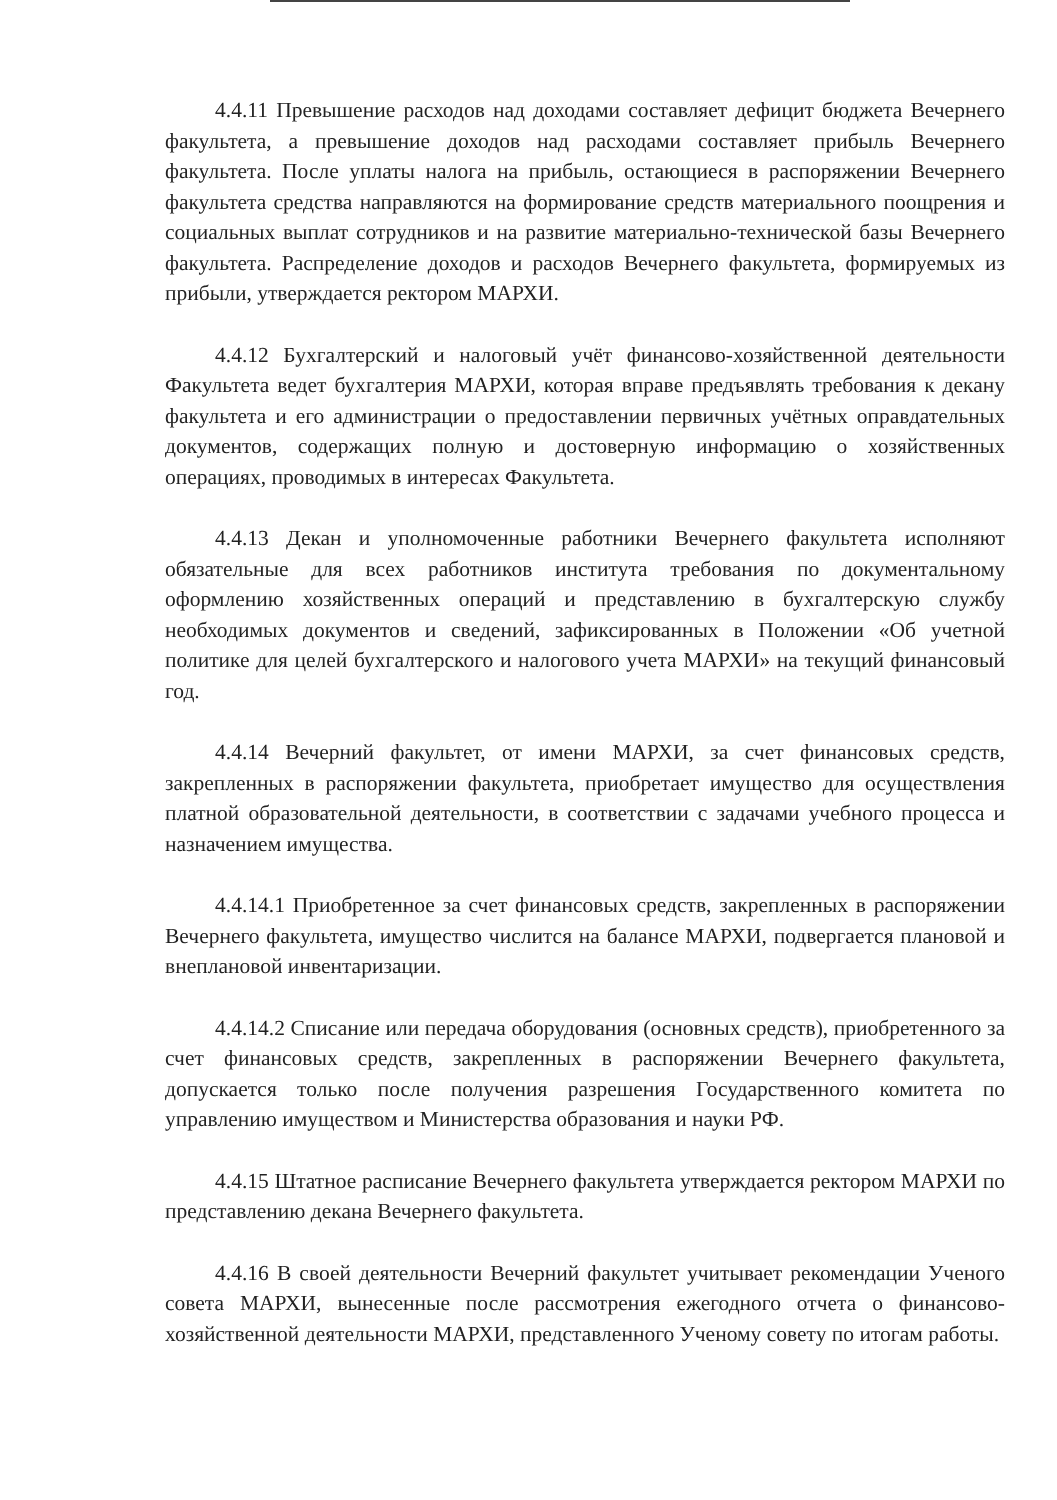4.4.11 Превышение расходов над доходами составляет дефицит бюджета Вечернего факультета, а превышение доходов над расходами составляет прибыль Вечернего факультета. После уплаты налога на прибыль, остающиеся в распоряжении Вечернего факультета средства направляются на формирование средств материального поощрения и социальных выплат сотрудников и на развитие материально-технической базы Вечернего факультета. Распределение доходов и расходов Вечернего факультета, формируемых из прибыли, утверждается ректором МАРХИ.
4.4.12 Бухгалтерский и налоговый учёт финансово-хозяйственной деятельности Факультета ведет бухгалтерия МАРХИ, которая вправе предъявлять требования к декану факультета и его администрации о предоставлении первичных учётных оправдательных документов, содержащих полную и достоверную информацию о хозяйственных операциях, проводимых в интересах Факультета.
4.4.13 Декан и уполномоченные работники Вечернего факультета исполняют обязательные для всех работников института требования по документальному оформлению хозяйственных операций и представлению в бухгалтерскую службу необходимых документов и сведений, зафиксированных в Положении «Об учетной политике для целей бухгалтерского и налогового учета МАРХИ» на текущий финансовый год.
4.4.14 Вечерний факультет, от имени МАРХИ, за счет финансовых средств, закрепленных в распоряжении факультета, приобретает имущество для осуществления платной образовательной деятельности, в соответствии с задачами учебного процесса и назначением имущества.
4.4.14.1 Приобретенное за счет финансовых средств, закрепленных в распоряжении Вечернего факультета, имущество числится на балансе МАРХИ, подвергается плановой и внеплановой инвентаризации.
4.4.14.2 Списание или передача оборудования (основных средств), приобретенного за счет финансовых средств, закрепленных в распоряжении Вечернего факультета, допускается только после получения разрешения Государственного комитета по управлению имуществом и Министерства образования и науки РФ.
4.4.15 Штатное расписание Вечернего факультета утверждается ректором МАРХИ по представлению декана Вечернего факультета.
4.4.16 В своей деятельности Вечерний факультет учитывает рекомендации Ученого совета МАРХИ, вынесенные после рассмотрения ежегодного отчета о финансово-хозяйственной деятельности МАРХИ, представленного Ученому совету по итогам работы.